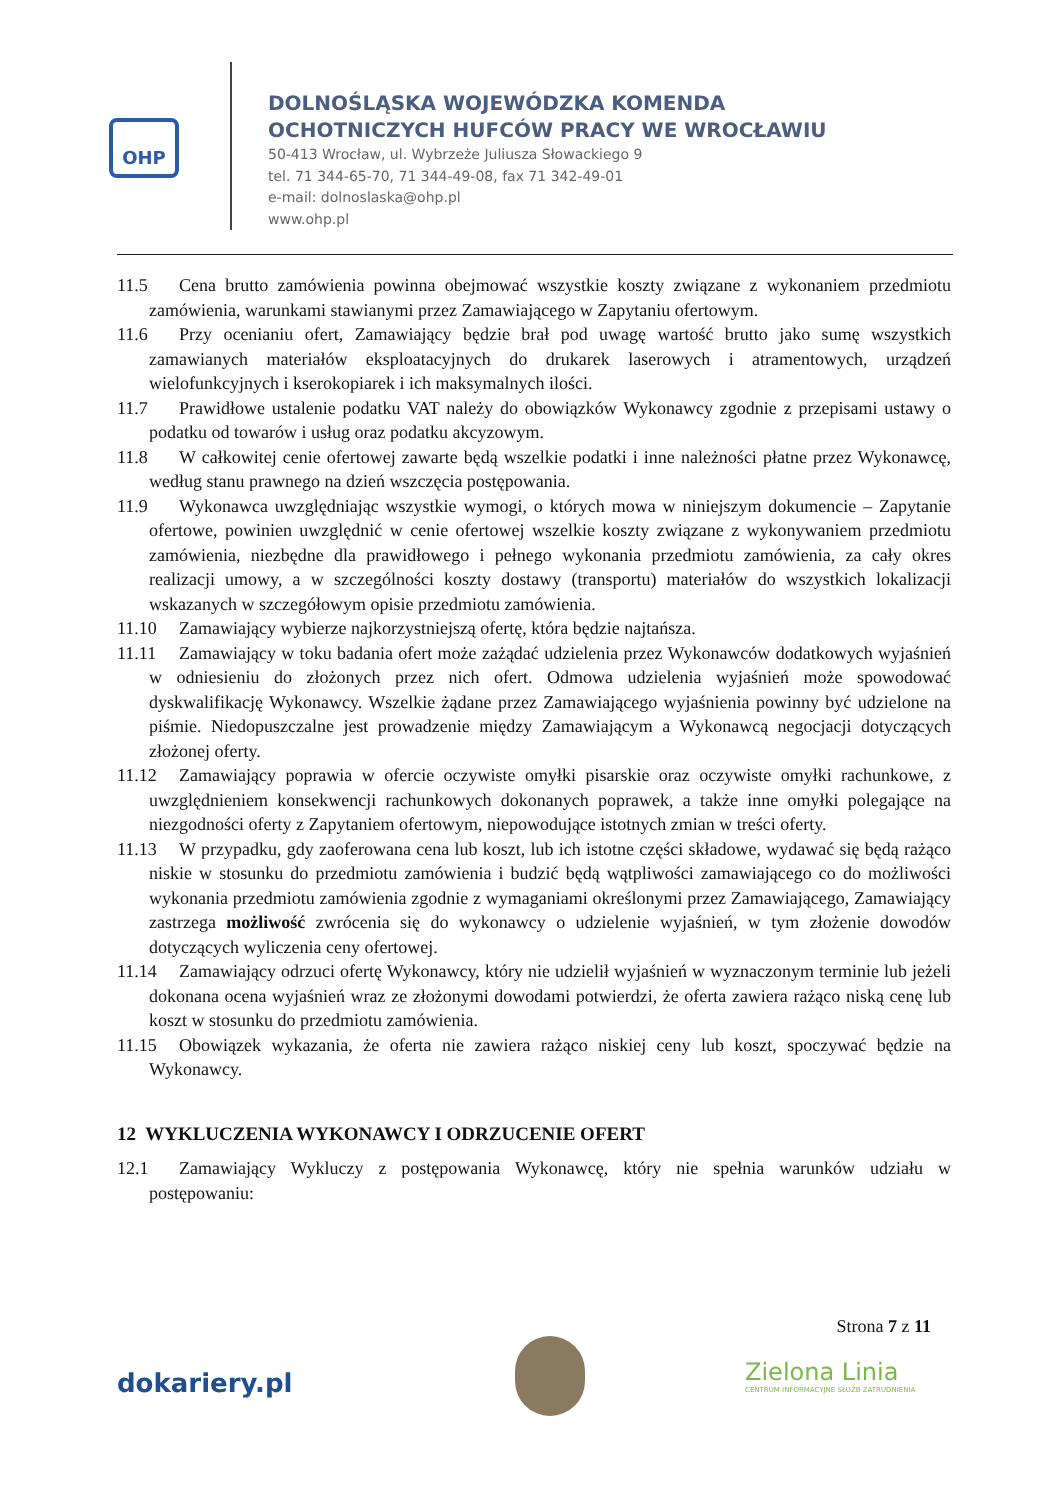OHP
DOLNOŚLĄSKA WOJEWÓDZKA KOMENDA
OCHOTNICZYCH HUFCÓW PRACY WE WROCŁAWIU
50-413 Wrocław, ul. Wybrzeże Juliusza Słowackiego 9
tel. 71 344-65-70, 71 344-49-08, fax 71 342-49-01
e-mail: dolnoslaska@ohp.pl
www.ohp.pl
11.5 Cena brutto zamówienia powinna obejmować wszystkie koszty związane z wykonaniem przedmiotu zamówienia, warunkami stawianymi przez Zamawiającego w Zapytaniu ofertowym.
11.6 Przy ocenianiu ofert, Zamawiający będzie brał pod uwagę wartość brutto jako sumę wszystkich zamawianych materiałów eksploatacyjnych do drukarek laserowych i atramentowych, urządzeń wielofunkcyjnych i kserokopiarek i ich maksymalnych ilości.
11.7 Prawidłowe ustalenie podatku VAT należy do obowiązków Wykonawcy zgodnie z przepisami ustawy o podatku od towarów i usług oraz podatku akcyzowym.
11.8 W całkowitej cenie ofertowej zawarte będą wszelkie podatki i inne należności płatne przez Wykonawcę, według stanu prawnego na dzień wszczęcia postępowania.
11.9 Wykonawca uwzględniając wszystkie wymogi, o których mowa w niniejszym dokumencie – Zapytanie ofertowe, powinien uwzględnić w cenie ofertowej wszelkie koszty związane z wykonywaniem przedmiotu zamówienia, niezbędne dla prawidłowego i pełnego wykonania przedmiotu zamówienia, za cały okres realizacji umowy, a w szczególności koszty dostawy (transportu) materiałów do wszystkich lokalizacji wskazanych w szczegółowym opisie przedmiotu zamówienia.
11.10 Zamawiający wybierze najkorzystniejszą ofertę, która będzie najtańsza.
11.11 Zamawiający w toku badania ofert może zażądać udzielenia przez Wykonawców dodatkowych wyjaśnień w odniesieniu do złożonych przez nich ofert. Odmowa udzielenia wyjaśnień może spowodować dyskwalifikację Wykonawcy. Wszelkie żądane przez Zamawiającego wyjaśnienia powinny być udzielone na piśmie. Niedopuszczalne jest prowadzenie między Zamawiającym a Wykonawcą negocjacji dotyczących złożonej oferty.
11.12 Zamawiający poprawia w ofercie oczywiste omyłki pisarskie oraz oczywiste omyłki rachunkowe, z uwzględnieniem konsekwencji rachunkowych dokonanych poprawek, a także inne omyłki polegające na niezgodności oferty z Zapytaniem ofertowym, niepowodujące istotnych zmian w treści oferty.
11.13 W przypadku, gdy zaoferowana cena lub koszt, lub ich istotne części składowe, wydawać się będą rażąco niskie w stosunku do przedmiotu zamówienia i budzić będą wątpliwości zamawiającego co do możliwości wykonania przedmiotu zamówienia zgodnie z wymaganiami określonymi przez Zamawiającego, Zamawiający zastrzega możliwość zwrócenia się do wykonawcy o udzielenie wyjaśnień, w tym złożenie dowodów dotyczących wyliczenia ceny ofertowej.
11.14 Zamawiający odrzuci ofertę Wykonawcy, który nie udzielił wyjaśnień w wyznaczonym terminie lub jeżeli dokonana ocena wyjaśnień wraz ze złożonymi dowodami potwierdzi, że oferta zawiera rażąco niską cenę lub koszt w stosunku do przedmiotu zamówienia.
11.15 Obowiązek wykazania, że oferta nie zawiera rażąco niskiej ceny lub koszt, spoczywać będzie na Wykonawcy.
12 WYKLUCZENIA WYKONAWCY I ODRZUCENIE OFERT
12.1 Zamawiający Wykluczy z postępowania Wykonawcę, który nie spełnia warunków udziału w postępowaniu:
Strona 7 z 11
dokariery.pl
Zielona Linia
CENTRUM INFORMACYJNE SŁUŻB ZATRUDNIENIA